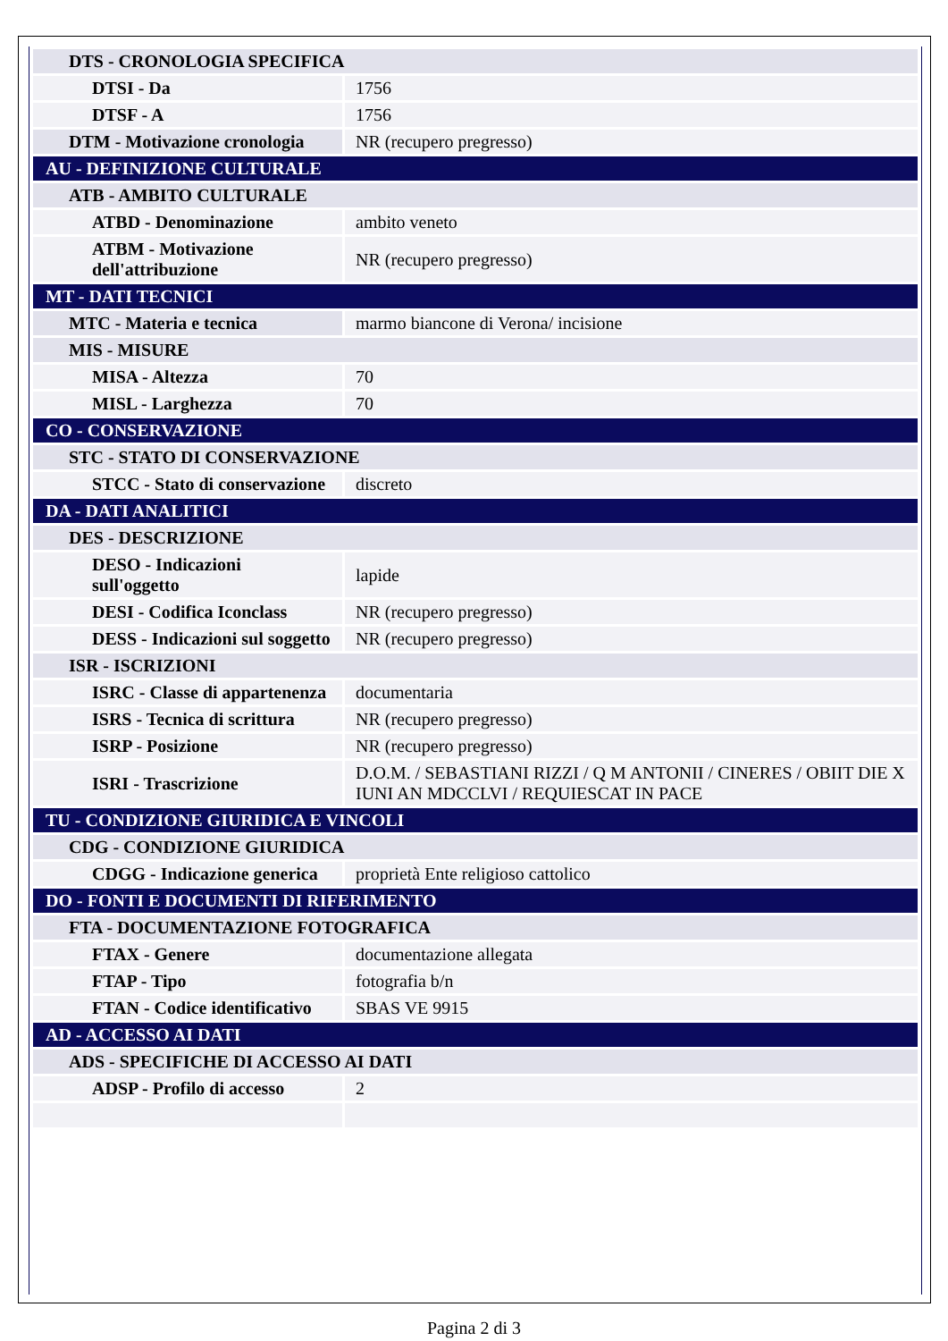| DTS - CRONOLOGIA SPECIFICA | |
| DTSI - Da | 1756 |
| DTSF - A | 1756 |
| DTM - Motivazione cronologia | NR (recupero pregresso) |
| AU - DEFINIZIONE CULTURALE | |
| ATB - AMBITO CULTURALE | |
| ATBD - Denominazione | ambito veneto |
| ATBM - Motivazione dell'attribuzione | NR (recupero pregresso) |
| MT - DATI TECNICI | |
| MTC - Materia e tecnica | marmo biancone di Verona/ incisione |
| MIS - MISURE | |
| MISA - Altezza | 70 |
| MISL - Larghezza | 70 |
| CO - CONSERVAZIONE | |
| STC - STATO DI CONSERVAZIONE | |
| STCC - Stato di conservazione | discreto |
| DA - DATI ANALITICI | |
| DES - DESCRIZIONE | |
| DESO - Indicazioni sull'oggetto | lapide |
| DESI - Codifica Iconclass | NR (recupero pregresso) |
| DESS - Indicazioni sul soggetto | NR (recupero pregresso) |
| ISR - ISCRIZIONI | |
| ISRC - Classe di appartenenza | documentaria |
| ISRS - Tecnica di scrittura | NR (recupero pregresso) |
| ISRP - Posizione | NR (recupero pregresso) |
| ISRI - Trascrizione | D.O.M. / SEBASTIANI RIZZI / Q M ANTONII / CINERES / OBIIT DIE X IUNI AN MDCCLVI / REQUIESCAT IN PACE |
| TU - CONDIZIONE GIURIDICA E VINCOLI | |
| CDG - CONDIZIONE GIURIDICA | |
| CDGG - Indicazione generica | proprietà Ente religioso cattolico |
| DO - FONTI E DOCUMENTI DI RIFERIMENTO | |
| FTA - DOCUMENTAZIONE FOTOGRAFICA | |
| FTAX - Genere | documentazione allegata |
| FTAP - Tipo | fotografia b/n |
| FTAN - Codice identificativo | SBAS VE 9915 |
| AD - ACCESSO AI DATI | |
| ADS - SPECIFICHE DI ACCESSO AI DATI | |
| ADSP - Profilo di accesso | 2 |
Pagina 2 di 3